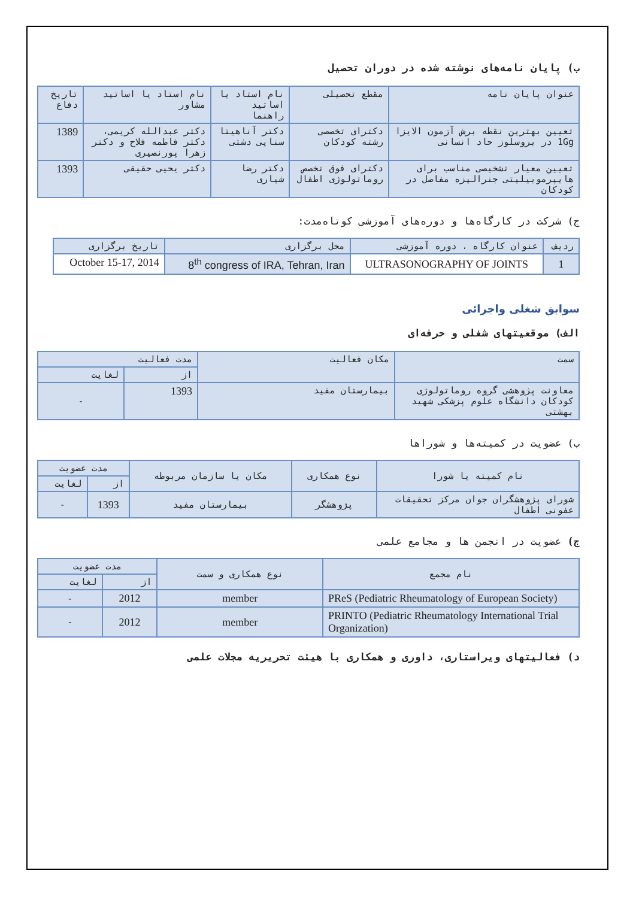ب) پایان نامه‌های نوشته شده در دوران تحصیل
| عنوان پایان نامه | مقطع تحصیلی | نام استاد یا اساتید راهنما | نام استاد یا اساتید مشاور | تاریخ دفاع |
| --- | --- | --- | --- | --- |
| تعیین بهترین نقطه برش آزمون الایزا 1Gg در بروسلوز حاد انسانی | دکترای تخصصی رشته کودکان | دکتر آناهیتا سنایی دشتی | دکتر عبدالله کریمی، دکتر فاطمه فلاح و دکتر زهرا پورنصیری | 1389 |
| تعیین معیار تشخیصی مناسب برای هایپرموبیلیتی جنرالیزه مفاصل در کودکان | دکترای فوق تخصص روماتولوژی اطفال | دکتر رضا شیاری | دکتر یحیی حقیقی | 1393 |
ج) شرکت در کارگاه‌ها و دوره‌های آموزشی کوتاه‌مدت:
| ردیف | عنوان کارگاه ، دوره آموزشی | محل برگزاری | تاریخ برگزاری |
| --- | --- | --- | --- |
| 1 | ULTRASONOGRAPHY OF JOINTS | 8<sup>th</sup> congress of IRA, Tehran, Iran | October 15-17, 2014 |
سوابق شغلی واجرائی
الف) موقعیتهای شغلی و حرفه‌ای
| سمت | مکان فعالیت | مدت فعالیت | |
| --- | --- | --- | --- |
| | | از | لغایت |
| معاونت پژوهشی گروه روماتولوژی کودکان دانشگاه علوم پزشکی شهید بهشتی | بیمارستان مفید | 1393 | - |
ب) عضویت در کمیته‌ها و شوراها
| نام کمیته یا شورا | نوع همکاری | مکان یا سازمان مربوطه | مدت عضویت | |
| --- | --- | --- | --- | --- |
| | | | از | لغایت |
| شورای پژوهشگران جوان مرکز تحقیقات عفونی اطفال | پژوهشگر | بیمارستان مفید | 1393 | - |
ج) عضویت در انجمن ها و مجامع علمی
| نام مجمع | نوع همکاری و سمت | مدت عضویت | |
| --- | --- | --- | --- |
| | | از | لغایت |
| PReS (Pediatric Rheumatology of European Society) | member | 2012 | - |
| PRINTO (Pediatric Rheumatology International Trial Organization) | member | 2012 | - |
د) فعالیتهای ویراستاری، داوری و همکاری با هیئت تحریریه مجلات علمی